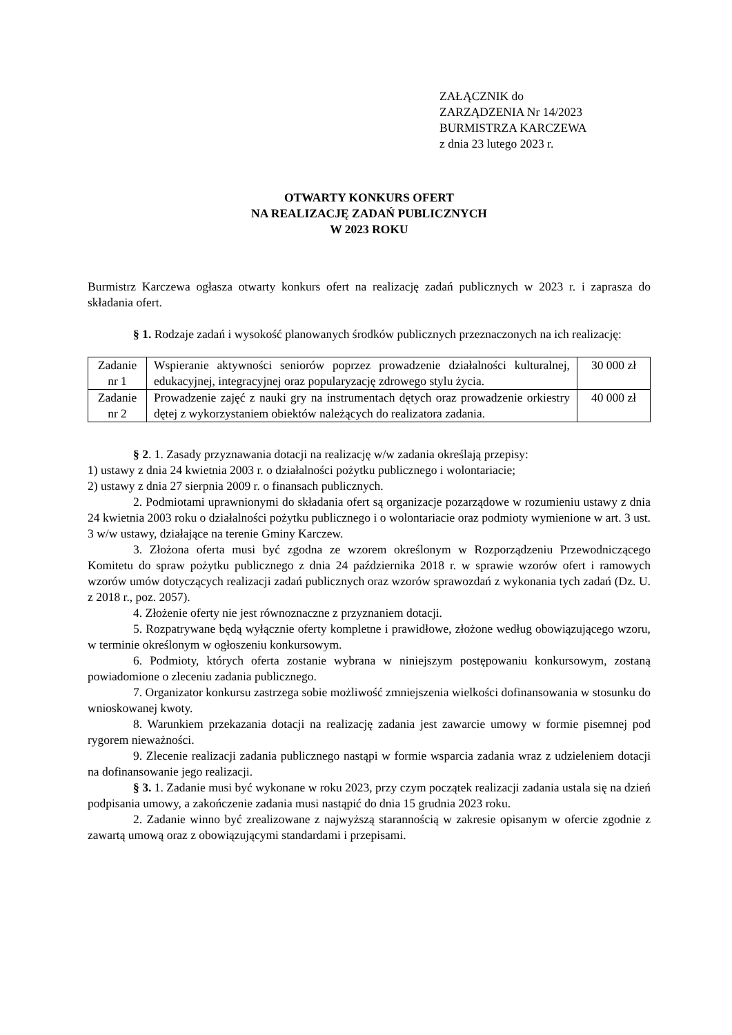ZAŁĄCZNIK do
ZARZĄDZENIA Nr 14/2023
BURMISTRZA KARCZEWA
z dnia 23 lutego 2023 r.
OTWARTY KONKURS OFERT
NA REALIZACJĘ ZADAŃ PUBLICZNYCH
W 2023 ROKU
Burmistrz Karczewa ogłasza otwarty konkurs ofert na realizację zadań publicznych w 2023 r. i zaprasza do składania ofert.
§ 1. Rodzaje zadań i wysokość planowanych środków publicznych przeznaczonych na ich realizację:
| Zadanie nr 1 | Wspieranie aktywności seniorów poprzez prowadzenie działalności kulturalnej, edukacyjnej, integracyjnej oraz popularyzację zdrowego stylu życia. | 30 000 zł |
| Zadanie nr 2 | Prowadzenie zajęć z nauki gry na instrumentach dętych oraz prowadzenie orkiestry dętej z wykorzystaniem obiektów należących do realizatora zadania. | 40 000 zł |
§ 2. 1. Zasady przyznawania dotacji na realizację w/w zadania określają przepisy:
1) ustawy z dnia 24 kwietnia 2003 r. o działalności pożytku publicznego i wolontariacie;
2) ustawy z dnia 27 sierpnia 2009 r. o finansach publicznych.
2. Podmiotami uprawnionymi do składania ofert są organizacje pozarządowe w rozumieniu ustawy z dnia 24 kwietnia 2003 roku o działalności pożytku publicznego i o wolontariacie oraz podmioty wymienione w art. 3 ust. 3 w/w ustawy, działające na terenie Gminy Karczew.
3. Złożona oferta musi być zgodna ze wzorem określonym w Rozporządzeniu Przewodniczącego Komitetu do spraw pożytku publicznego z dnia 24 października 2018 r. w sprawie wzorów ofert i ramowych wzorów umów dotyczących realizacji zadań publicznych oraz wzorów sprawozdań z wykonania tych zadań (Dz. U. z 2018 r., poz. 2057).
4. Złożenie oferty nie jest równoznaczne z przyznaniem dotacji.
5. Rozpatrywane będą wyłącznie oferty kompletne i prawidłowe, złożone według obowiązującego wzoru, w terminie określonym w ogłoszeniu konkursowym.
6. Podmioty, których oferta zostanie wybrana w niniejszym postępowaniu konkursowym, zostaną powiadomione o zleceniu zadania publicznego.
7. Organizator konkursu zastrzega sobie możliwość zmniejszenia wielkości dofinansowania w stosunku do wnioskowanej kwoty.
8. Warunkiem przekazania dotacji na realizację zadania jest zawarcie umowy w formie pisemnej pod rygorem nieważności.
9. Zlecenie realizacji zadania publicznego nastąpi w formie wsparcia zadania wraz z udzieleniem dotacji na dofinansowanie jego realizacji.
§ 3. 1. Zadanie musi być wykonane w roku 2023, przy czym początek realizacji zadania ustala się na dzień podpisania umowy, a zakończenie zadania musi nastąpić do dnia 15 grudnia 2023 roku.
2. Zadanie winno być zrealizowane z najwyższą starannością w zakresie opisanym w ofercie zgodnie z zawartą umową oraz z obowiązującymi standardami i przepisami.